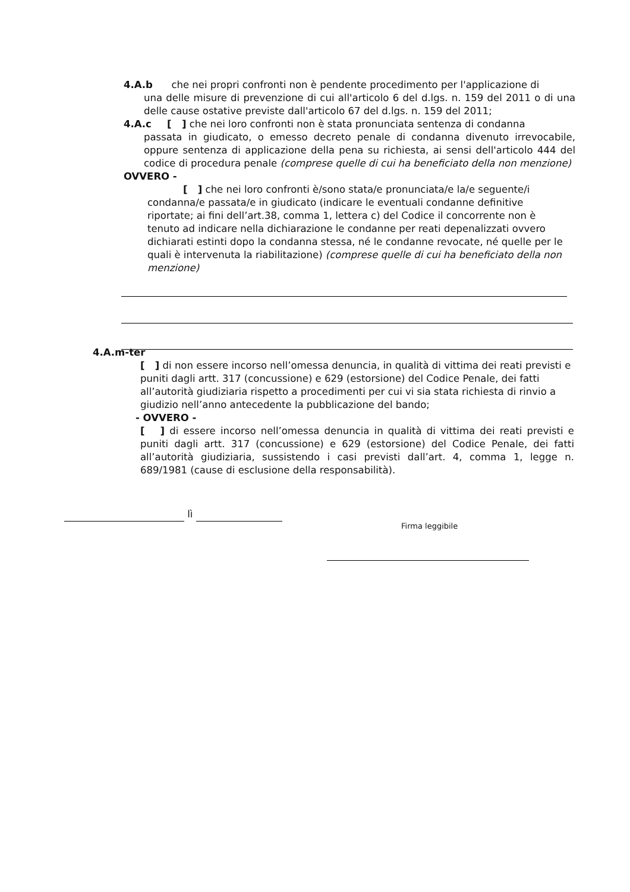4.A.b che nei propri confronti non è pendente procedimento per l'applicazione di
una delle misure di prevenzione di cui all'articolo 6 del d.lgs. n. 159 del 2011 o di una delle cause ostative previste dall'articolo 67 del d.lgs. n. 159 del 2011;
4.A.c [ ] che nei loro confronti non è stata pronunciata sentenza di condanna
passata in giudicato, o emesso decreto penale di condanna divenuto irrevocabile, oppure sentenza di applicazione della pena su richiesta, ai sensi dell'articolo 444 del codice di procedura penale (comprese quelle di cui ha beneficiato della non menzione)
OVVERO -
[ ] che nei loro confronti è/sono stata/e pronunciata/e la/e seguente/i condanna/e passata/e in giudicato (indicare le eventuali condanne definitive riportate; ai fini dell’art.38, comma 1, lettera c) del Codice il concorrente non è tenuto ad indicare nella dichiarazione le condanne per reati depenalizzati ovvero dichiarati estinti dopo la condanna stessa, né le condanne revocate, né quelle per le quali è intervenuta la riabilitazione) (comprese quelle di cui ha beneficiato della non menzione)
4.A.m-ter
[ ] di non essere incorso nell’omessa denuncia, in qualità di vittima dei reati previsti e puniti dagli artt. 317 (concussione) e 629 (estorsione) del Codice Penale, dei fatti all’autorità giudiziaria rispetto a procedimenti per cui vi sia stata richiesta di rinvio a giudizio nell’anno antecedente la pubblicazione del bando;
- OVVERO -
[ ] di essere incorso nell’omessa denuncia in qualità di vittima dei reati previsti e puniti dagli artt. 317 (concussione) e 629 (estorsione) del Codice Penale, dei fatti all’autorità giudiziaria, sussistendo i casi previsti dall’art. 4, comma 1, legge n. 689/1981 (cause di esclusione della responsabilità).
lì
Firma leggibile